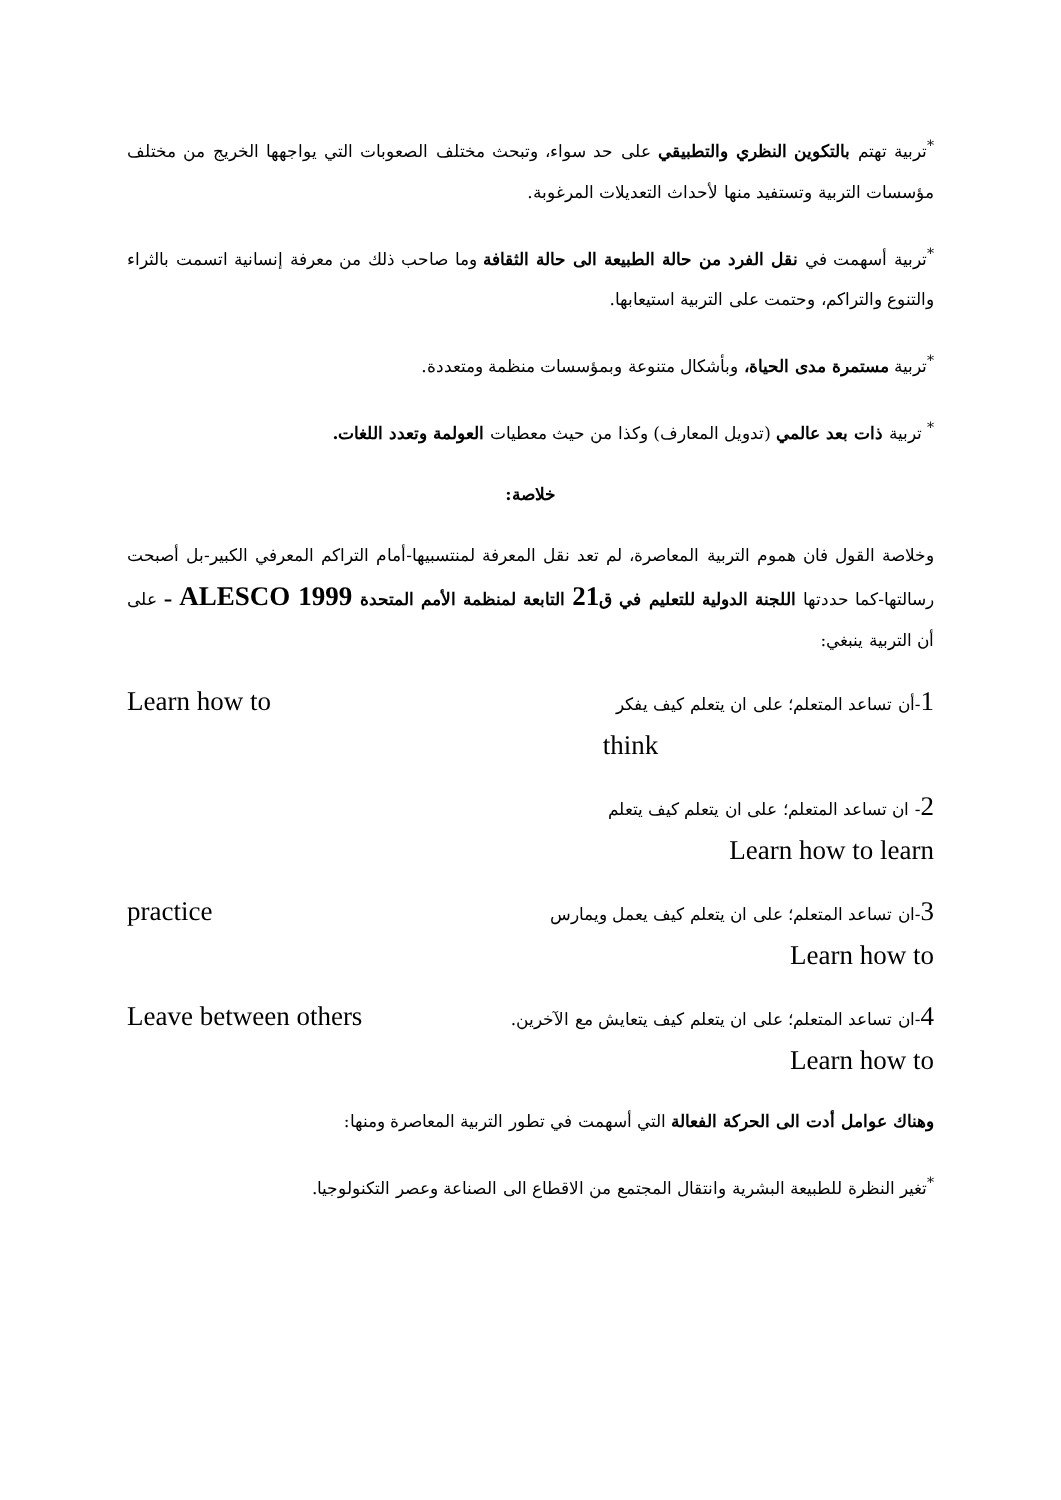<sup>*</sup> تربية تهتم بالتكوين النظري والتطبيقي على حد سواء، وتبحث مختلف الصعوبات التي يواجهها الخريج من مختلف مؤسسات التربية وتستفيد منها لأحداث التعديلات المرغوبة.
<sup>*</sup> تربية أسهمت في نقل الفرد من حالة الطبيعة الى حالة الثقافة وما صاحب ذلك من معرفة إنسانية اتسمت بالثراء والتنوع والتراكم، وحتمت على التربية استيعابها.
<sup>*</sup> تربية مستمرة مدى الحياة، وبأشكال متنوعة وبمؤسسات منظمة ومتعددة.
<sup>*</sup> تربية ذات بعد عالمي (تدويل المعارف) وكذا من حيث معطيات العولمة وتعدد اللغات.
خلاصة:
وخلاصة القول فان هموم التربية المعاصرة، لم تعد نقل المعرفة لمنتسبيها-أمام التراكم المعرفي الكبير-بل أصبحت رسالتها-كما حددتها اللجنة الدولية للتعليم في ق21 التابعة لمنظمة الأمم المتحدة ALESCO 1999 – على أن التربية ينبغي:
1-أن تساعد المتعلم؛ على ان يتعلم كيف يفكر Learn how to
think
2- ان تساعد المتعلم؛ على ان يتعلم كيف يتعلم
Learn how to learn
3-ان تساعد المتعلم؛ على ان يتعلم كيف يعمل ويمارس practice
Learn how to
4-ان تساعد المتعلم؛ على ان يتعلم كيف يتعايش مع الآخرين. Leave between others
Learn how to
وهناك عوامل أدت الى الحركة الفعالة التي أسهمت في تطور التربية المعاصرة ومنها:
<sup>*</sup> تغير النظرة للطبيعة البشرية وانتقال المجتمع من الاقطاع الى الصناعة وعصر التكنولوجيا.